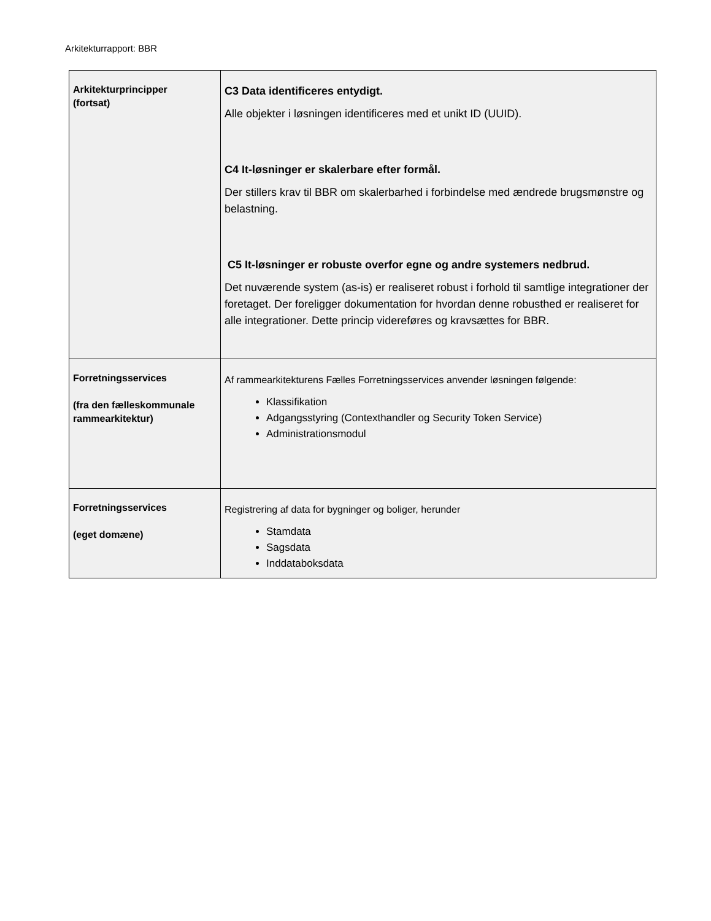Arkitekturrapport: BBR
| Arkitekturprincipper (fortsat) | C3 Data identificeres entydigt. Alle objekter i løsningen identificeres med et unikt ID (UUID). C4 It-løsninger er skalerbare efter formål. Der stillers krav til BBR om skalerbarhed i forbindelse med ændrede brugsmønstre og belastning. C5 It-løsninger er robuste overfor egne og andre systemers nedbrud. Det nuværende system (as-is) er realiseret robust i forhold til samtlige integrationer der foretaget. Der foreligger dokumentation for hvordan denne robusthed er realiseret for alle integrationer. Dette princip videreføres og kravsættes for BBR. |
| Forretningsservices (fra den fælleskommunale rammearkitektur) | Af rammearkitekturens Fælles Forretningsservices anvender løsningen følgende: Klassifikation Adgangsstyring (Contexthandler og Security Token Service) Administrationsmodul |
| Forretningsservices (eget domæne) | Registrering af data for bygninger og boliger, herunder Stamdata Sagsdata Inddataboksdata |